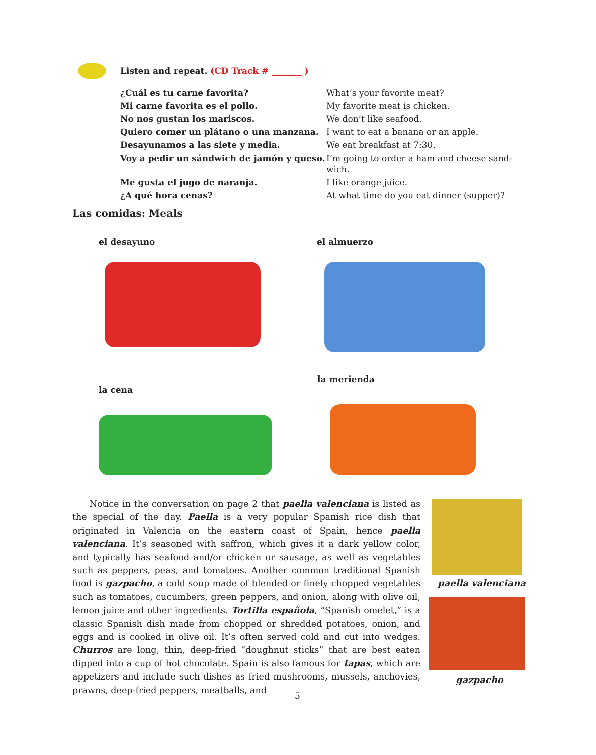Listen and repeat. (CD Track # _______ )
| ¿Cuál es tu carne favorita? | What’s your favorite meat? |
| Mi carne favorita es el pollo. | My favorite meat is chicken. |
| No nos gustan los mariscos. | We don’t like seafood. |
| Quiero comer un plátano o una manzana. | I want to eat a banana or an apple. |
| Desayunamos a las siete y media. | We eat breakfast at 7:30. |
| Voy a pedir un sándwich de jamón y queso. | I’m going to order a ham and cheese sand- wich. |
| Me gusta el jugo de naranja. | I like orange juice. |
| ¿A qué hora cenas? | At what time do you eat dinner (supper)? |
Las comidas: Meals
el desayuno el almuerzo
la cena
la merienda
Notice in the conversation on page 2 that paella valenciana is listed as the special of the day. Paella is a very popular Spanish rice dish that originated in Valencia on the eastern coast of Spain, hence paella valenciana. It’s seasoned with saffron, which gives it a dark yellow color, and typically has seafood and/or chicken or sausage, as well as vegetables such as peppers, peas, and tomatoes. Another common traditional Spanish food is gazpacho, a cold soup made of blended or finely chopped vegetables such as tomatoes, cucumbers, green peppers, and onion, along with olive oil, lemon juice and other ingredients. Tortilla española, “Spanish omelet,” is a classic Spanish dish made from chopped or shredded potatoes, onion, and eggs and is cooked in olive oil. It’s often served cold and cut into wedges. Churros are long, thin, deep-fried “doughnut sticks” that are best eaten dipped into a cup of hot chocolate. Spain is also famous for tapas, which are appetizers and include such dishes as fried mushrooms, mussels, anchovies, prawns, deep-fried peppers, meatballs, and
paella valenciana
gazpacho
5